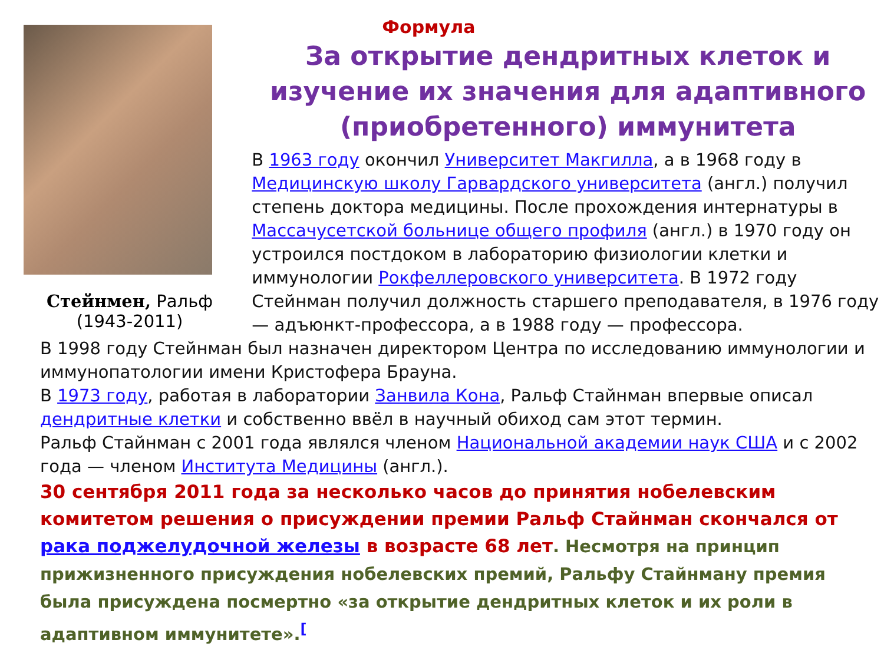Стейнмен, Ральф
(1943-2011)
Формула
За открытие дендритных клеток и изучение их значения для адаптивного (приобретенного) иммунитета
В 1963 году окончил Университет Макгилла, а в 1968 году в Медицинскую школу Гарвардского университета (англ.) получил степень доктора медицины. После прохождения интернатуры в Массачусетской больнице общего профиля (англ.) в 1970 году он устроился постдоком в лабораторию физиологии клетки и иммунологии Рокфеллеровского университета. В 1972 году Стейнман получил должность старшего преподавателя, в 1976 году — адъюнкт-профессора, а в 1988 году — профессора.
В 1998 году Стейнман был назначен директором Центра по исследованию иммунологии и иммунопатологии имени Кристофера Брауна.
В 1973 году, работая в лаборатории Занвила Кона, Ральф Стайнман впервые описал дендритные клетки и собственно ввёл в научный обиход сам этот термин.
Ральф Стайнман с 2001 года являлся членом Национальной академии наук США и с 2002 года — членом Института Медицины (англ.).
30 сентября 2011 года за несколько часов до принятия нобелевским комитетом решения о присуждении премии Ральф Стайнман скончался от рака поджелудочной железы в возрасте 68 лет. Несмотря на принцип прижизненного присуждения нобелевских премий, Ральфу Стайнману премия была присуждена посмертно «за открытие дендритных клеток и их роли в адаптивном иммунитете».<sup>[</sup>